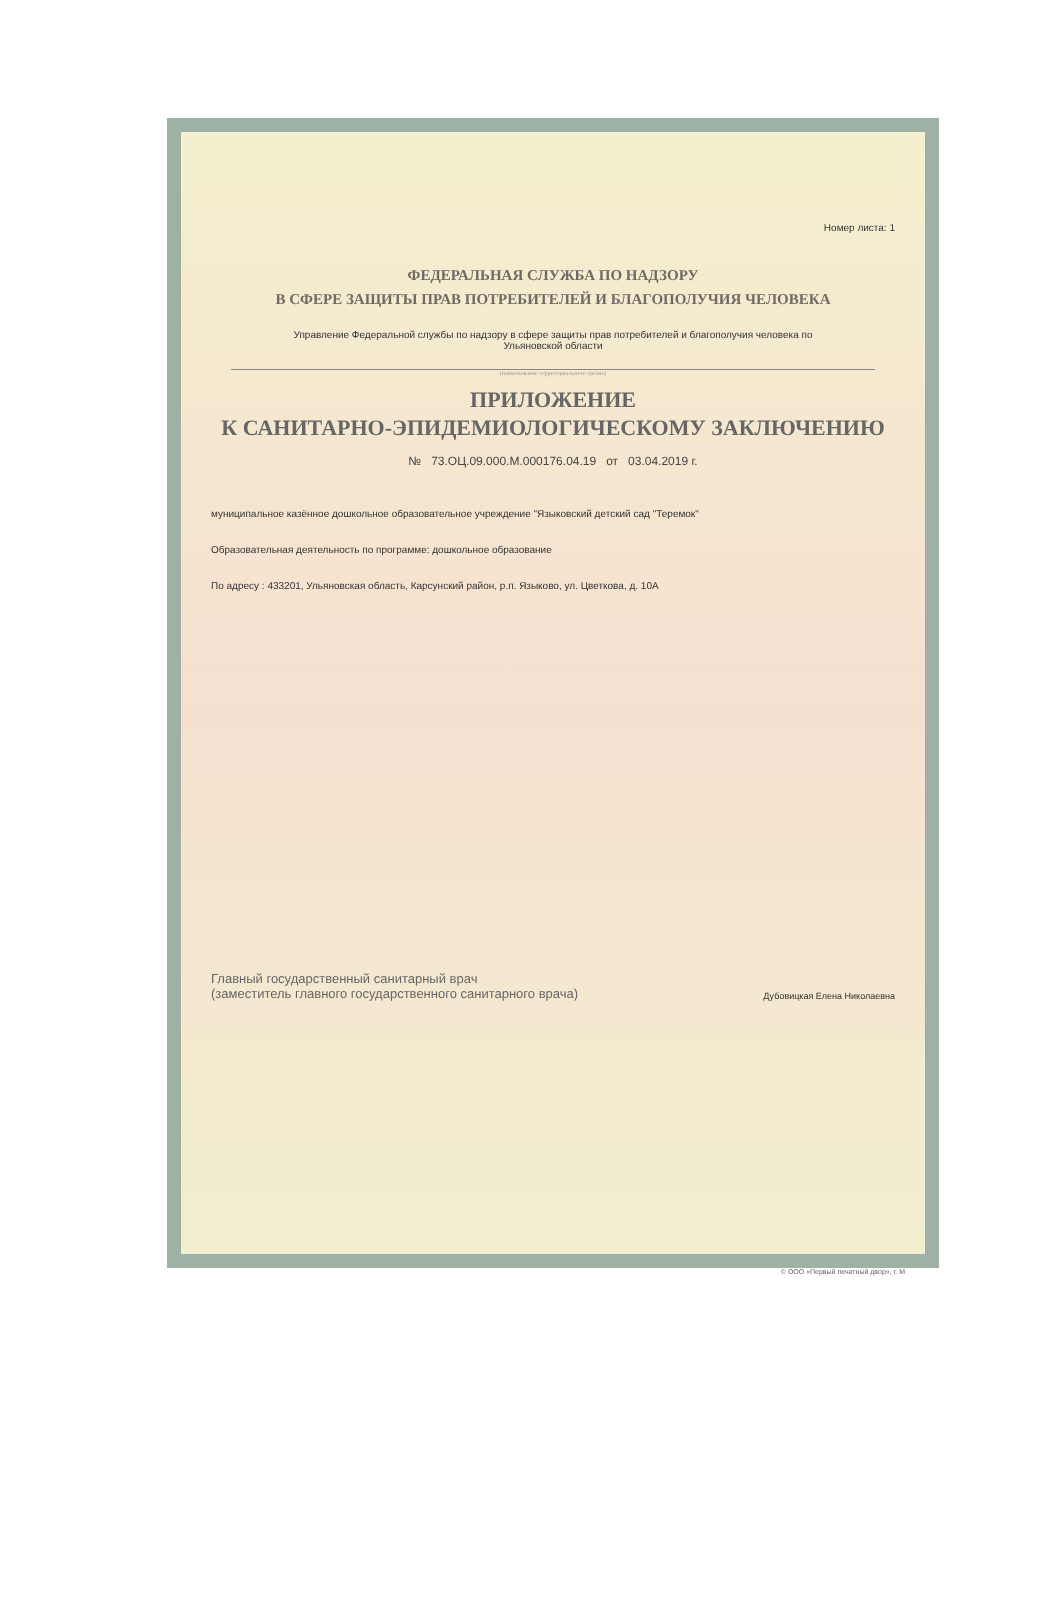Номер листа: 1
ФЕДЕРАЛЬНАЯ СЛУЖБА ПО НАДЗОРУ
В СФЕРЕ ЗАЩИТЫ ПРАВ ПОТРЕБИТЕЛЕЙ И БЛАГОПОЛУЧИЯ ЧЕЛОВЕКА
Управление Федеральной службы по надзору в сфере защиты прав потребителей и благополучия человека по
Ульяновской области
(наименование территориального органа)
ПРИЛОЖЕНИЕ
К САНИТАРНО-ЭПИДЕМИОЛОГИЧЕСКОМУ ЗАКЛЮЧЕНИЮ
№ 73.ОЦ.09.000.М.000176.04.19 от 03.04.2019 г.
муниципальное казённое дошкольное образовательное учреждение "Языковский детский сад "Теремок"
Образовательная деятельность по программе: дошкольное образование
По адресу : 433201, Ульяновская область, Карсунский район, р.п. Языково, ул. Цветкова, д. 10А
Главный государственный санитарный врач
(заместитель главного государственного санитарного врача)
Дубовицкая Елена Николаевна
© ООО «Первый печатный двор», г. М